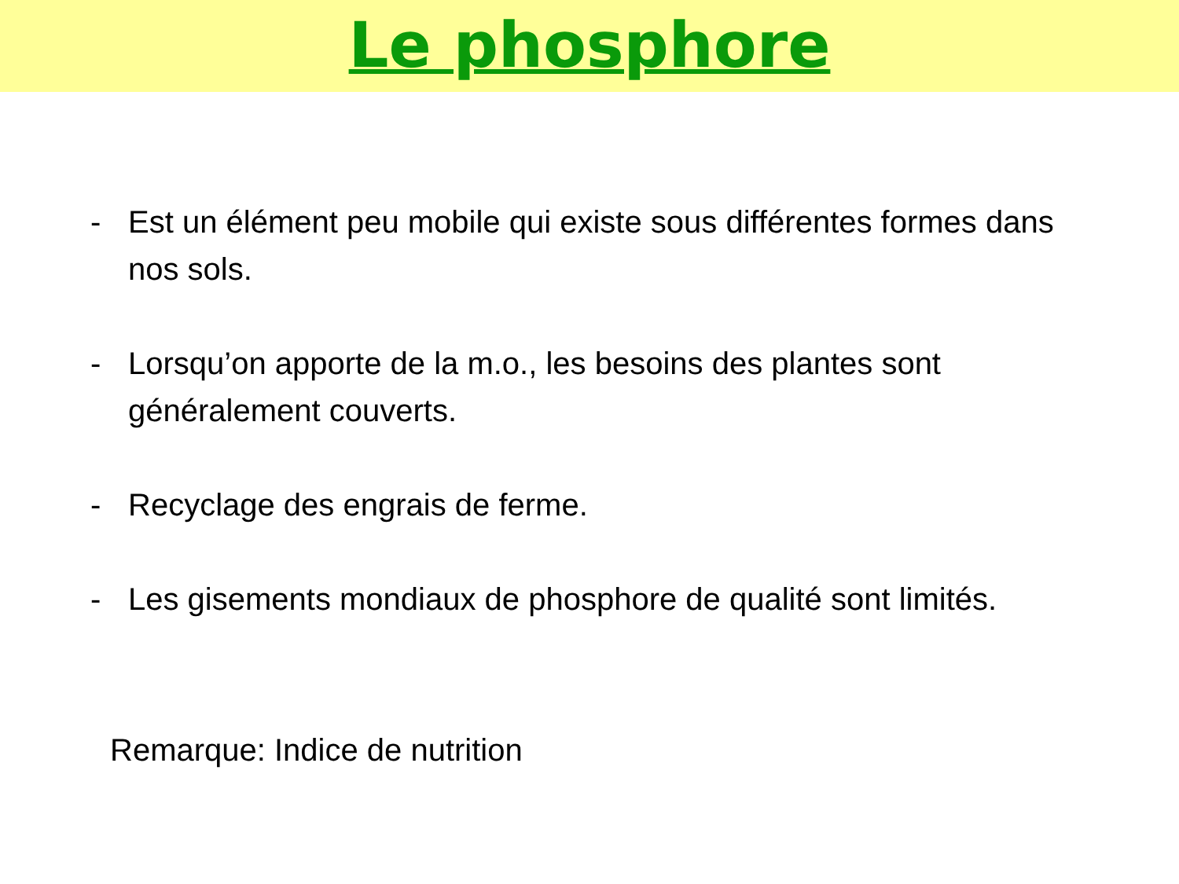Le phosphore
- Est un élément peu mobile qui existe sous différentes formes dans nos sols.
- Lorsqu’on apporte de la m.o., les besoins des plantes sont généralement couverts.
- Recyclage des engrais de ferme.
- Les gisements mondiaux de phosphore de qualité sont limités.
Remarque: Indice de nutrition